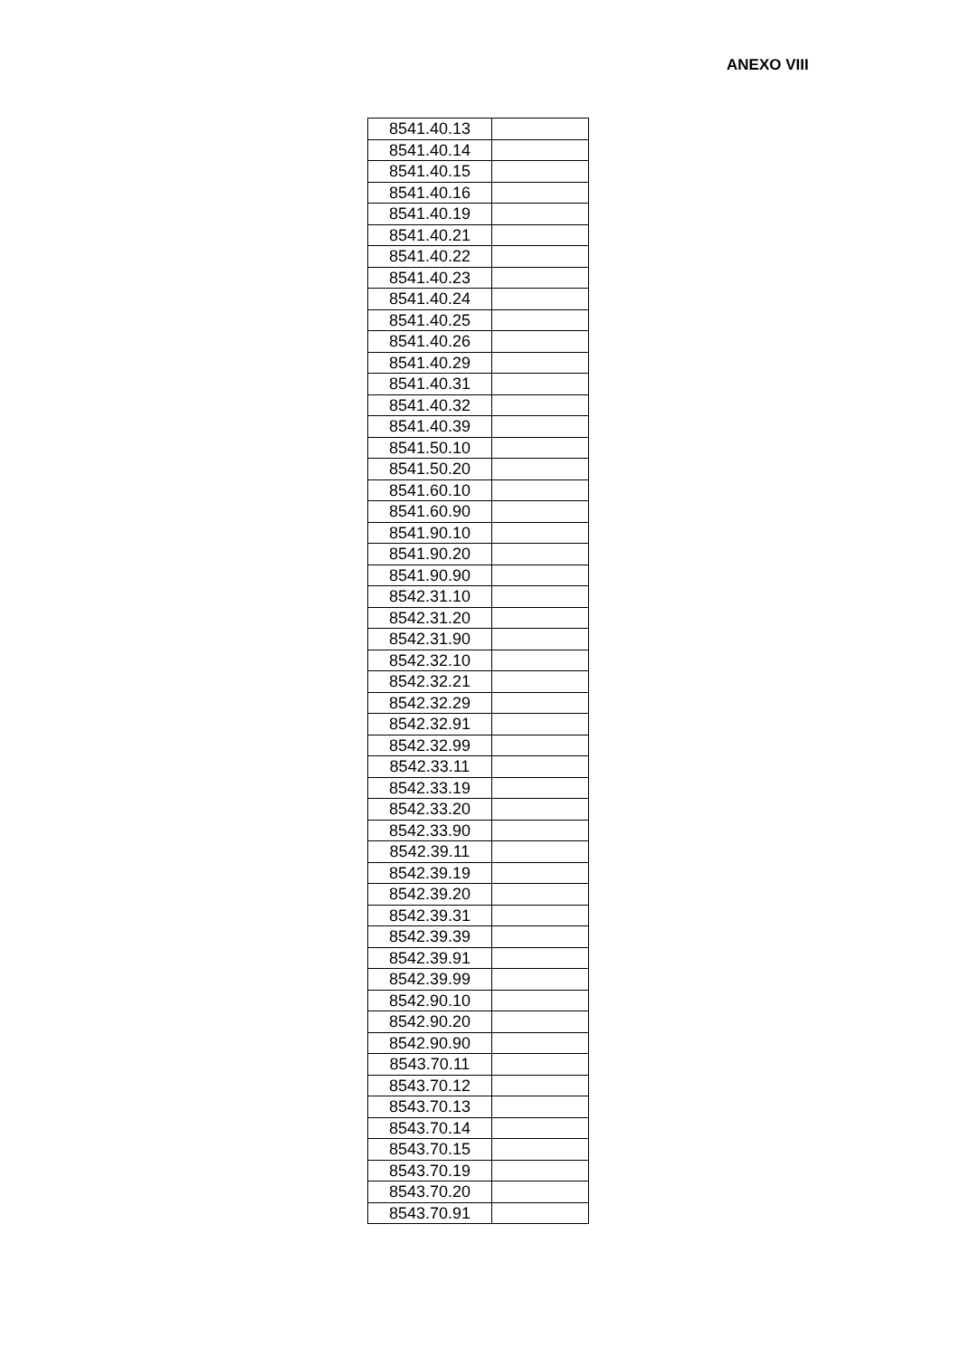ANEXO VIII
| 8541.40.13 | |
| 8541.40.14 | |
| 8541.40.15 | |
| 8541.40.16 | |
| 8541.40.19 | |
| 8541.40.21 | |
| 8541.40.22 | |
| 8541.40.23 | |
| 8541.40.24 | |
| 8541.40.25 | |
| 8541.40.26 | |
| 8541.40.29 | |
| 8541.40.31 | |
| 8541.40.32 | |
| 8541.40.39 | |
| 8541.50.10 | |
| 8541.50.20 | |
| 8541.60.10 | |
| 8541.60.90 | |
| 8541.90.10 | |
| 8541.90.20 | |
| 8541.90.90 | |
| 8542.31.10 | |
| 8542.31.20 | |
| 8542.31.90 | |
| 8542.32.10 | |
| 8542.32.21 | |
| 8542.32.29 | |
| 8542.32.91 | |
| 8542.32.99 | |
| 8542.33.11 | |
| 8542.33.19 | |
| 8542.33.20 | |
| 8542.33.90 | |
| 8542.39.11 | |
| 8542.39.19 | |
| 8542.39.20 | |
| 8542.39.31 | |
| 8542.39.39 | |
| 8542.39.91 | |
| 8542.39.99 | |
| 8542.90.10 | |
| 8542.90.20 | |
| 8542.90.90 | |
| 8543.70.11 | |
| 8543.70.12 | |
| 8543.70.13 | |
| 8543.70.14 | |
| 8543.70.15 | |
| 8543.70.19 | |
| 8543.70.20 | |
| 8543.70.91 | |